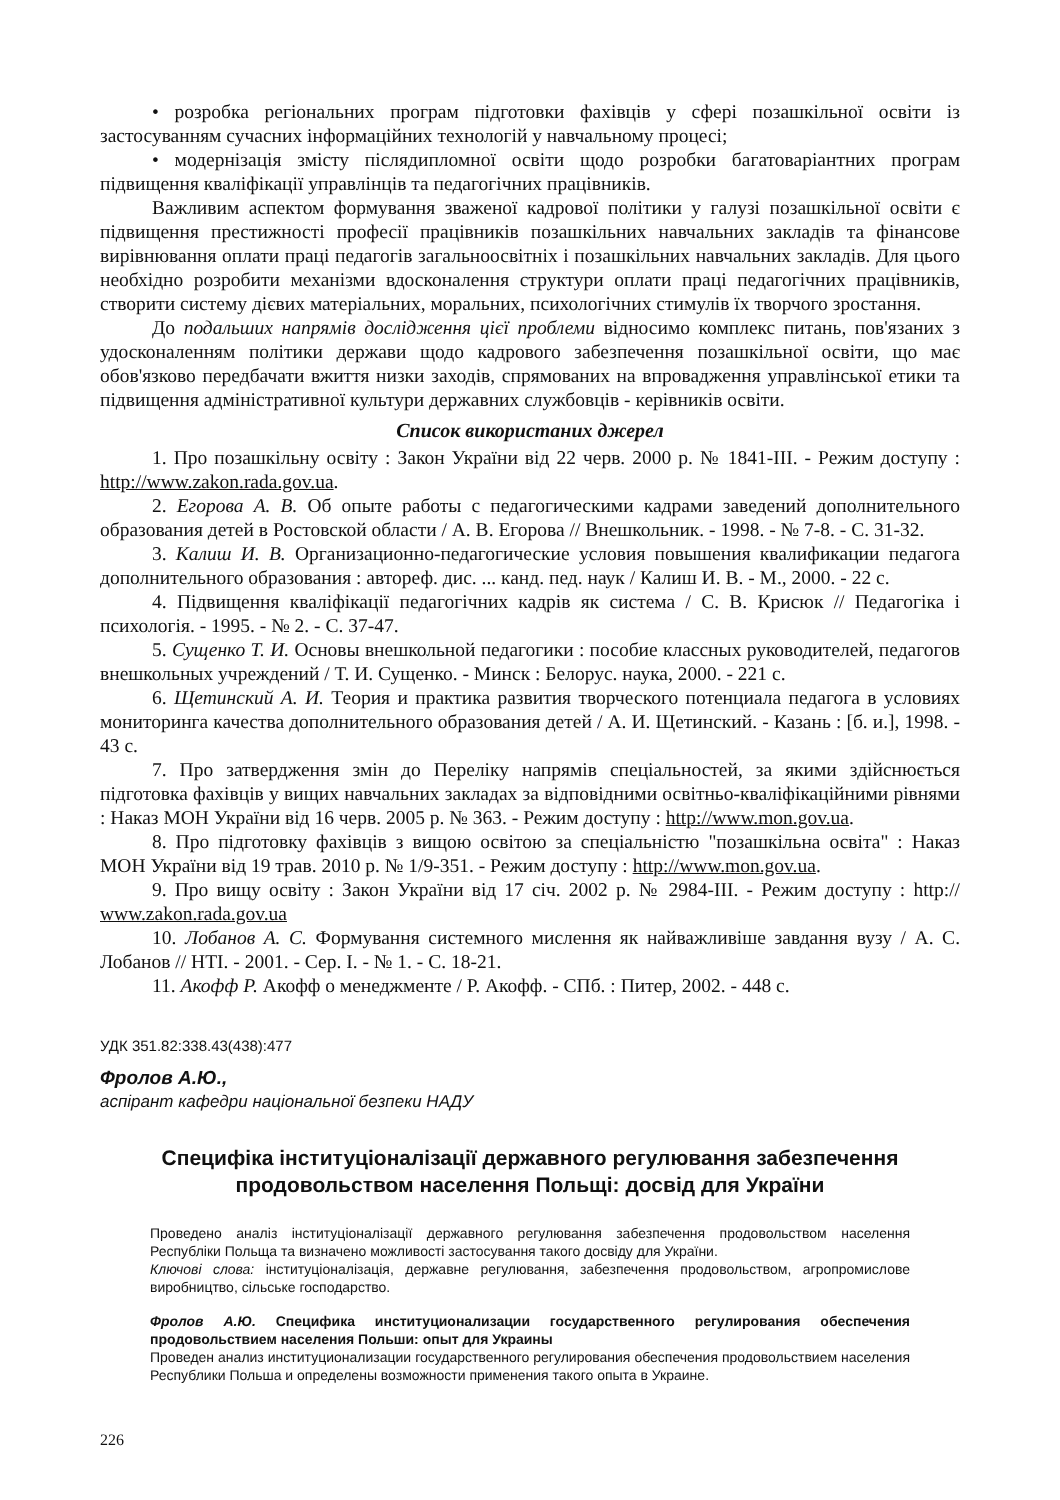• розробка регіональних програм підготовки фахівців у сфері позашкільної освіти із застосуванням сучасних інформаційних технологій у навчальному процесі;
• модернізація змісту післядипломної освіти щодо розробки багатоваріантних програм підвищення кваліфікації управлінців та педагогічних працівників.
Важливим аспектом формування зваженої кадрової політики у галузі позашкільної освіти є підвищення престижності професії працівників позашкільних навчальних закладів та фінансове вирівнювання оплати праці педагогів загальноосвітніх і позашкільних навчальних закладів. Для цього необхідно розробити механізми вдосконалення структури оплати праці педагогічних працівників, створити систему дієвих матеріальних, моральних, психологічних стимулів їх творчого зростання.
До подальших напрямів дослідження цієї проблеми відносимо комплекс питань, пов'язаних з удосконаленням політики держави щодо кадрового забезпечення позашкільної освіти, що має обов'язково передбачати вжиття низки заходів, спрямованих на впровадження управлінської етики та підвищення адміністративної культури державних службовців - керівників освіти.
Список використаних джерел
1. Про позашкільну освіту : Закон України від 22 черв. 2000 р. № 1841-ІІІ. - Режим доступу : http://www.zakon.rada.gov.ua.
2. Егорова А. В. Об опыте работы с педагогическими кадрами заведений дополнительного образования детей в Ростовской области / А. В. Егорова // Внешкольник. - 1998. - № 7-8. - С. 31-32.
3. Калиш И. В. Организационно-педагогические условия повышения квалификации педагога дополнительного образования : автореф. дис. ... канд. пед. наук / Калиш И. В. - М., 2000. - 22 с.
4. Підвищення кваліфікації педагогічних кадрів як система / С. В. Крисюк // Педагогіка і психологія. - 1995. - № 2. - С. 37-47.
5. Сущенко Т. И. Основы внешкольной педагогики : пособие классных руководителей, педагогов внешкольных учреждений / Т. И. Сущенко. - Минск : Белорус. наука, 2000. - 221 с.
6. Щетинский А. И. Теория и практика развития творческого потенциала педагога в условиях мониторинга качества дополнительного образования детей / А. И. Щетинский. - Казань : [б. и.], 1998. - 43 с.
7. Про затвердження змін до Переліку напрямів спеціальностей, за якими здійснюється підготовка фахівців у вищих навчальних закладах за відповідними освітньо-кваліфікаційними рівнями : Наказ МОН України від 16 черв. 2005 р. № 363. - Режим доступу : http://www.mon.gov.ua.
8. Про підготовку фахівців з вищою освітою за спеціальністю "позашкільна освіта" : Наказ МОН України від 19 трав. 2010 р. № 1/9-351. - Режим доступу : http://www.mon.gov.ua.
9. Про вищу освіту : Закон України від 17 січ. 2002 р. № 2984-ІІІ. - Режим доступу : http:// www.zakon.rada.gov.ua
10. Лобанов А. С. Формування системного мислення як найважливіше завдання вузу / А. С. Лобанов // НТІ. - 2001. - Сер. І. - № 1. - С. 18-21.
11. Акофф Р. Акофф о менеджменте / Р. Акофф. - СПб. : Питер, 2002. - 448 с.
УДК 351.82:338.43(438):477
Фролов А.Ю.,
аспірант кафедри національної безпеки НАДУ
Специфіка інституціоналізації державного регулювання забезпечення продовольством населення Польщі: досвід для України
Проведено аналіз інституціоналізації державного регулювання забезпечення продовольством населення Республіки Польща та визначено можливості застосування такого досвіду для України.
Ключові слова: інституціоналізація, державне регулювання, забезпечення продовольством, агропромислове виробництво, сільське господарство.
Фролов А.Ю. Специфика институционализации государственного регулирования обеспечения продовольствием населения Польши: опыт для Украины
Проведен анализ институционализации государственного регулирования обеспечения продовольствием населения Республики Польша и определены возможности применения такого опыта в Украине.
226